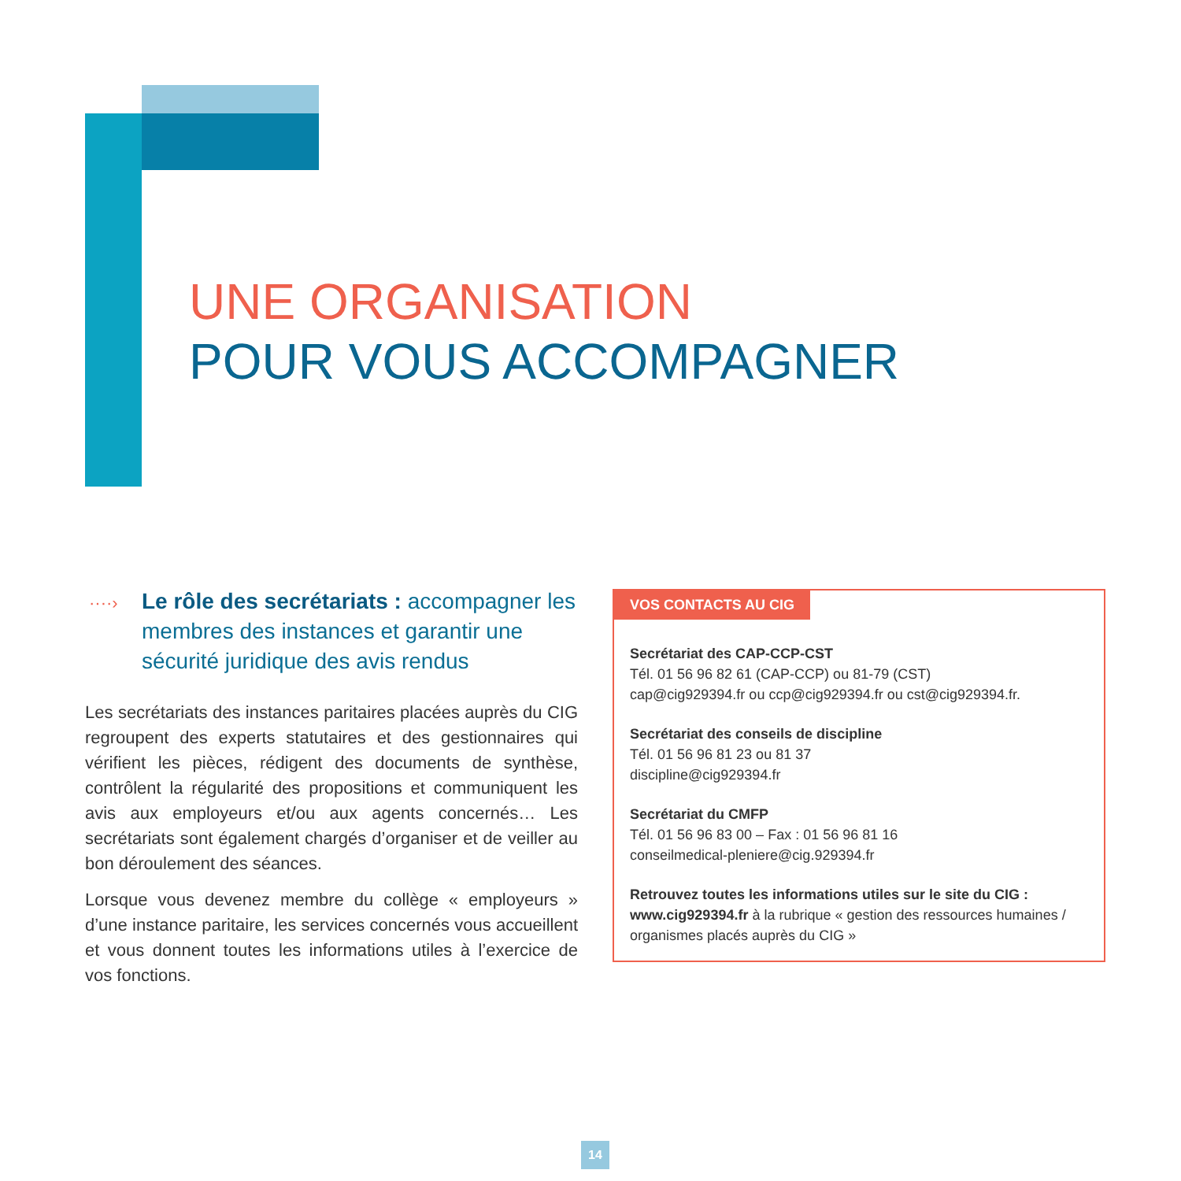UNE ORGANISATION
POUR VOUS ACCOMPAGNER
····› Le rôle des secrétariats : accompagner les membres des instances et garantir une sécurité juridique des avis rendus
Les secrétariats des instances paritaires placées auprès du CIG regroupent des experts statutaires et des gestionnaires qui vérifient les pièces, rédigent des documents de synthèse, contrôlent la régularité des propositions et communiquent les avis aux employeurs et/ou aux agents concernés… Les secrétariats sont également chargés d’organiser et de veiller au bon déroulement des séances.
Lorsque vous devenez membre du collège « employeurs » d’une instance paritaire, les services concernés vous accueillent et vous donnent toutes les informations utiles à l’exercice de vos fonctions.
VOS CONTACTS AU CIG
Secrétariat des CAP-CCP-CST
Tél. 01 56 96 82 61 (CAP-CCP) ou 81-79 (CST)
cap@cig929394.fr ou ccp@cig929394.fr ou cst@cig929394.fr.
Secrétariat des conseils de discipline
Tél. 01 56 96 81 23 ou 81 37
discipline@cig929394.fr
Secrétariat du CMFP
Tél. 01 56 96 83 00 – Fax : 01 56 96 81 16
conseilmedical-pleniere@cig.929394.fr
Retrouvez toutes les informations utiles sur le site du CIG :
www.cig929394.fr à la rubrique « gestion des ressources humaines / organismes placés auprès du CIG »
14